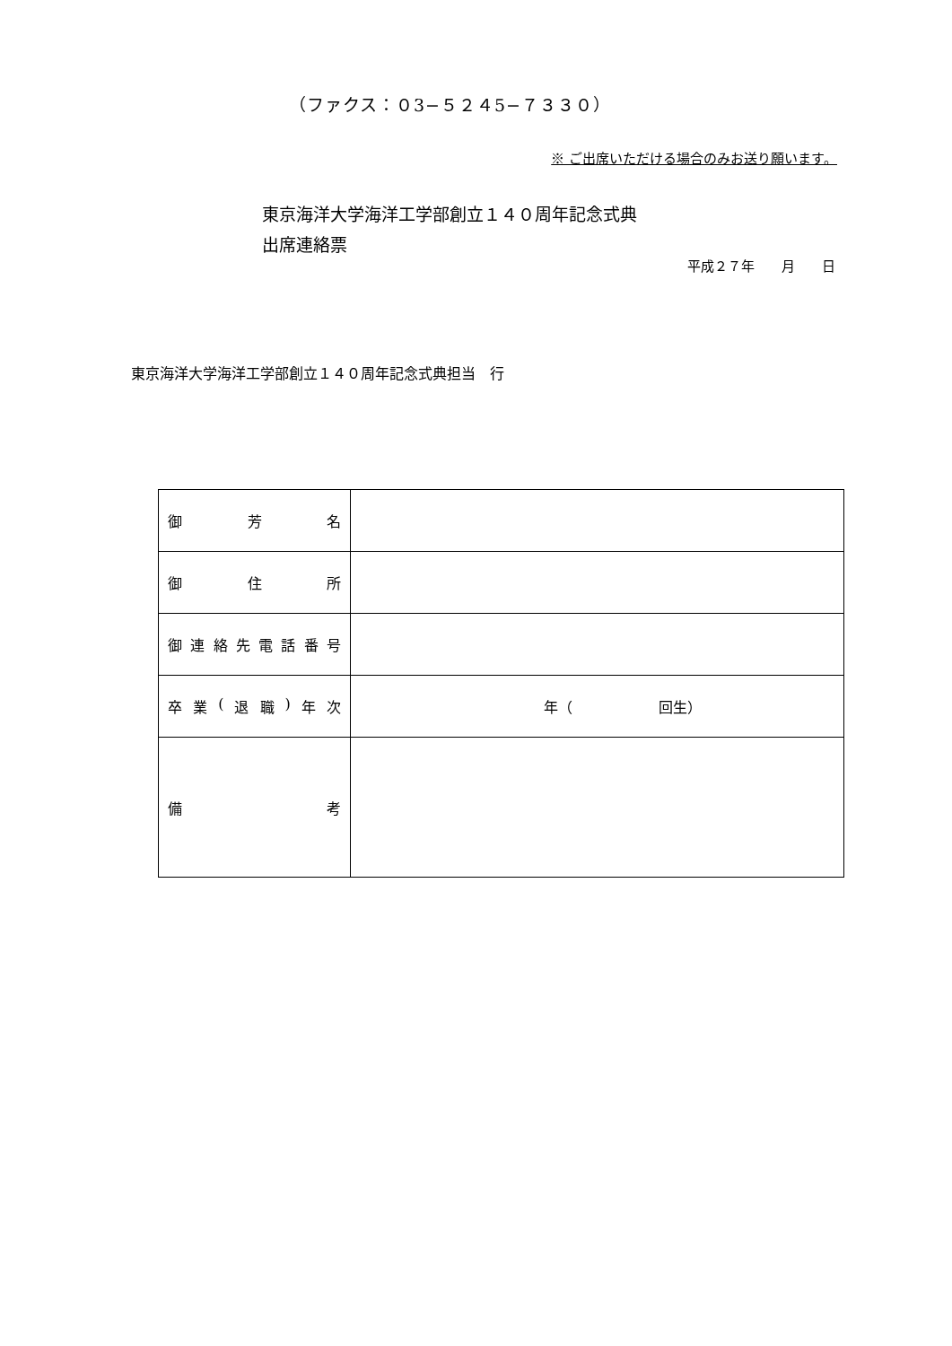（ファクス：０3−５２４5−７３３０）
※ ご出席いただける場合のみお送り願います。
東京海洋大学海洋工学部創立１４０周年記念式典
出席連絡票
平成２７年　　月　　日
東京海洋大学海洋工学部創立１４０周年記念式典担当　行
| 御 芳 名 | |
| 御 住 所 | |
| 御 連 絡 先 電 話 番 号 | |
| 卒 業 ( 退 職 ) 年 次 | 年（ 回生） |
| 備 考 | |